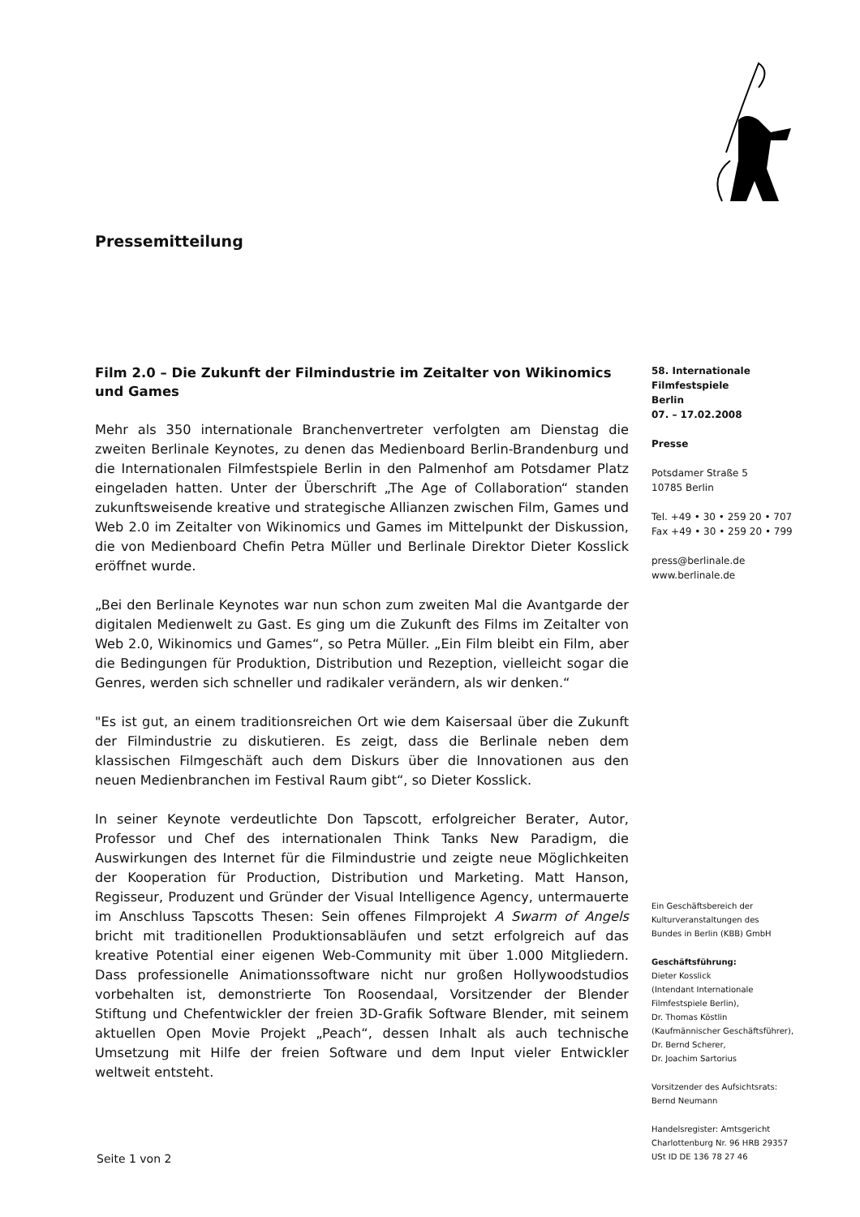Pressemitteilung
Film 2.0 – Die Zukunft der Filmindustrie im Zeitalter von Wikinomics und Games
Mehr als 350 internationale Branchenvertreter verfolgten am Dienstag die zweiten Berlinale Keynotes, zu denen das Medienboard Berlin-Brandenburg und die Internationalen Filmfestspiele Berlin in den Palmenhof am Potsdamer Platz eingeladen hatten. Unter der Überschrift „The Age of Collaboration“ standen zukunftsweisende kreative und strategische Allianzen zwischen Film, Games und Web 2.0 im Zeitalter von Wikinomics und Games im Mittelpunkt der Diskussion, die von Medienboard Chefin Petra Müller und Berlinale Direktor Dieter Kosslick eröffnet wurde.
„Bei den Berlinale Keynotes war nun schon zum zweiten Mal die Avantgarde der digitalen Medienwelt zu Gast. Es ging um die Zukunft des Films im Zeitalter von Web 2.0, Wikinomics und Games“, so Petra Müller. „Ein Film bleibt ein Film, aber die Bedingungen für Produktion, Distribution und Rezeption, vielleicht sogar die Genres, werden sich schneller und radikaler verändern, als wir denken.“
"Es ist gut, an einem traditionsreichen Ort wie dem Kaisersaal über die Zukunft der Filmindustrie zu diskutieren. Es zeigt, dass die Berlinale neben dem klassischen Filmgeschäft auch dem Diskurs über die Innovationen aus den neuen Medienbranchen im Festival Raum gibt“, so Dieter Kosslick.
In seiner Keynote verdeutlichte Don Tapscott, erfolgreicher Berater, Autor, Professor und Chef des internationalen Think Tanks New Paradigm, die Auswirkungen des Internet für die Filmindustrie und zeigte neue Möglichkeiten der Kooperation für Production, Distribution und Marketing. Matt Hanson, Regisseur, Produzent und Gründer der Visual Intelligence Agency, untermauerte im Anschluss Tapscotts Thesen: Sein offenes Filmprojekt A Swarm of Angels bricht mit traditionellen Produktionsabläufen und setzt erfolgreich auf das kreative Potential einer eigenen Web-Community mit über 1.000 Mitgliedern. Dass professionelle Animationssoftware nicht nur großen Hollywoodstudios vorbehalten ist, demonstrierte Ton Roosendaal, Vorsitzender der Blender Stiftung und Chefentwickler der freien 3D-Grafik Software Blender, mit seinem aktuellen Open Movie Projekt „Peach“, dessen Inhalt als auch technische Umsetzung mit Hilfe der freien Software und dem Input vieler Entwickler weltweit entsteht.
58. Internationale
Filmfestspiele
Berlin
07. – 17.02.2008
Presse
Potsdamer Straße 5
10785 Berlin
Tel. +49 • 30 • 259 20 • 707
Fax +49 • 30 • 259 20 • 799
press@berlinale.de
www.berlinale.de
Ein Geschäftsbereich der
Kulturveranstaltungen des
Bundes in Berlin (KBB) GmbH
Geschäftsführung:
Dieter Kosslick
(Intendant Internationale
Filmfestspiele Berlin),
Dr. Thomas Köstlin
(Kaufmännischer Geschäftsführer),
Dr. Bernd Scherer,
Dr. Joachim Sartorius
Vorsitzender des Aufsichtsrats:
Bernd Neumann
Handelsregister: Amtsgericht
Charlottenburg Nr. 96 HRB 29357
USt ID DE 136 78 27 46
Seite 1 von 2